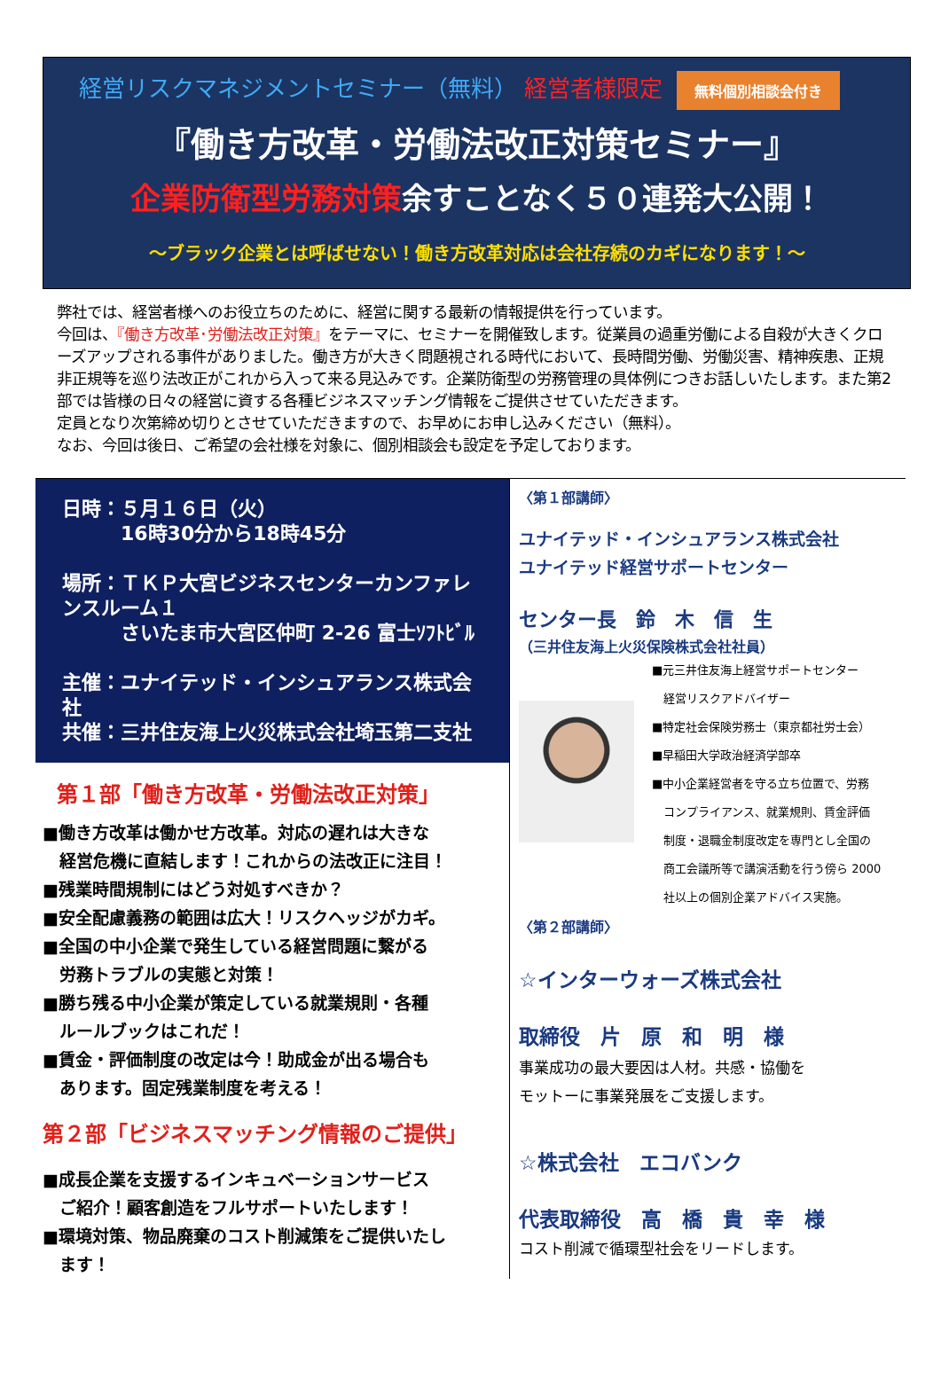経営リスクマネジメントセミナー（無料） 経営者様限定 無料個別相談会付き
『働き方改革・労働法改正対策セミナー』
企業防衛型労務対策余すことなく５０連発大公開！
～ブラック企業とは呼ばせない！働き方改革対応は会社存続のカギになります！～
弊社では、経営者様へのお役立ちのために、経営に関する最新の情報提供を行っています。
今回は、『働き方改革･労働法改正対策』をテーマに、セミナーを開催致します。従業員の過重労働による自殺が大きくクローズアップされる事件がありました。働き方が大きく問題視される時代において、長時間労働、労働災害、精神疾患、正規非正規等を巡り法改正がこれから入って来る見込みです。企業防衛型の労務管理の具体例につきお話しいたします。また第2部では皆様の日々の経営に資する各種ビジネスマッチング情報をご提供させていただきます。
定員となり次第締め切りとさせていただきますので、お早めにお申し込みください（無料）。
なお、今回は後日、ご希望の会社様を対象に、個別相談会も設定を予定しております。
日時：５月１６日（火）
　　　16時30分から18時45分
場所：ＴＫＰ大宮ビジネスセンターカンファレンスルーム１
　　　さいたま市大宮区仲町 2-26 富士ｿﾌﾄﾋﾞﾙ
主催：ユナイテッド・インシュアランス株式会社
共催：三井住友海上火災株式会社埼玉第二支社
第１部「働き方改革・労働法改正対策」
■働き方改革は働かせ方改革。対応の遅れは大きな
　経営危機に直結します！これからの法改正に注目！
■残業時間規制にはどう対処すべきか？
■安全配慮義務の範囲は広大！リスクヘッジがカギ。
■全国の中小企業で発生している経営問題に繋がる
　労務トラブルの実態と対策！
■勝ち残る中小企業が策定している就業規則・各種
　ルールブックはこれだ！
■賃金・評価制度の改定は今！助成金が出る場合も
　あります。固定残業制度を考える！
第２部「ビジネスマッチング情報のご提供」
■成長企業を支援するインキュベーションサービス
　ご紹介！顧客創造をフルサポートいたします！
■環境対策、物品廃棄のコスト削減策をご提供いたし
　ます！
〈第１部講師〉
ユナイテッド・インシュアランス株式会社
ユナイテッド経営サポートセンター
センター長　鈴　木　信　生
（三井住友海上火災保険株式会社社員）
■元三井住友海上経営サポートセンター
　経営リスクアドバイザー
■特定社会保険労務士（東京都社労士会）
■早稲田大学政治経済学部卒
■中小企業経営者を守る立ち位置で、労務
　コンプライアンス、就業規則、賃金評価
　制度・退職金制度改定を専門とし全国の
　商工会議所等で講演活動を行う傍ら 2000
　社以上の個別企業アドバイス実施。
〈第２部講師〉
☆インターウォーズ株式会社
取締役　片　原　和　明　様
事業成功の最大要因は人材。共感・協働を
モットーに事業発展をご支援します。
☆株式会社　エコバンク
代表取締役　高　橋　貴　幸　様
コスト削減で循環型社会をリードします。